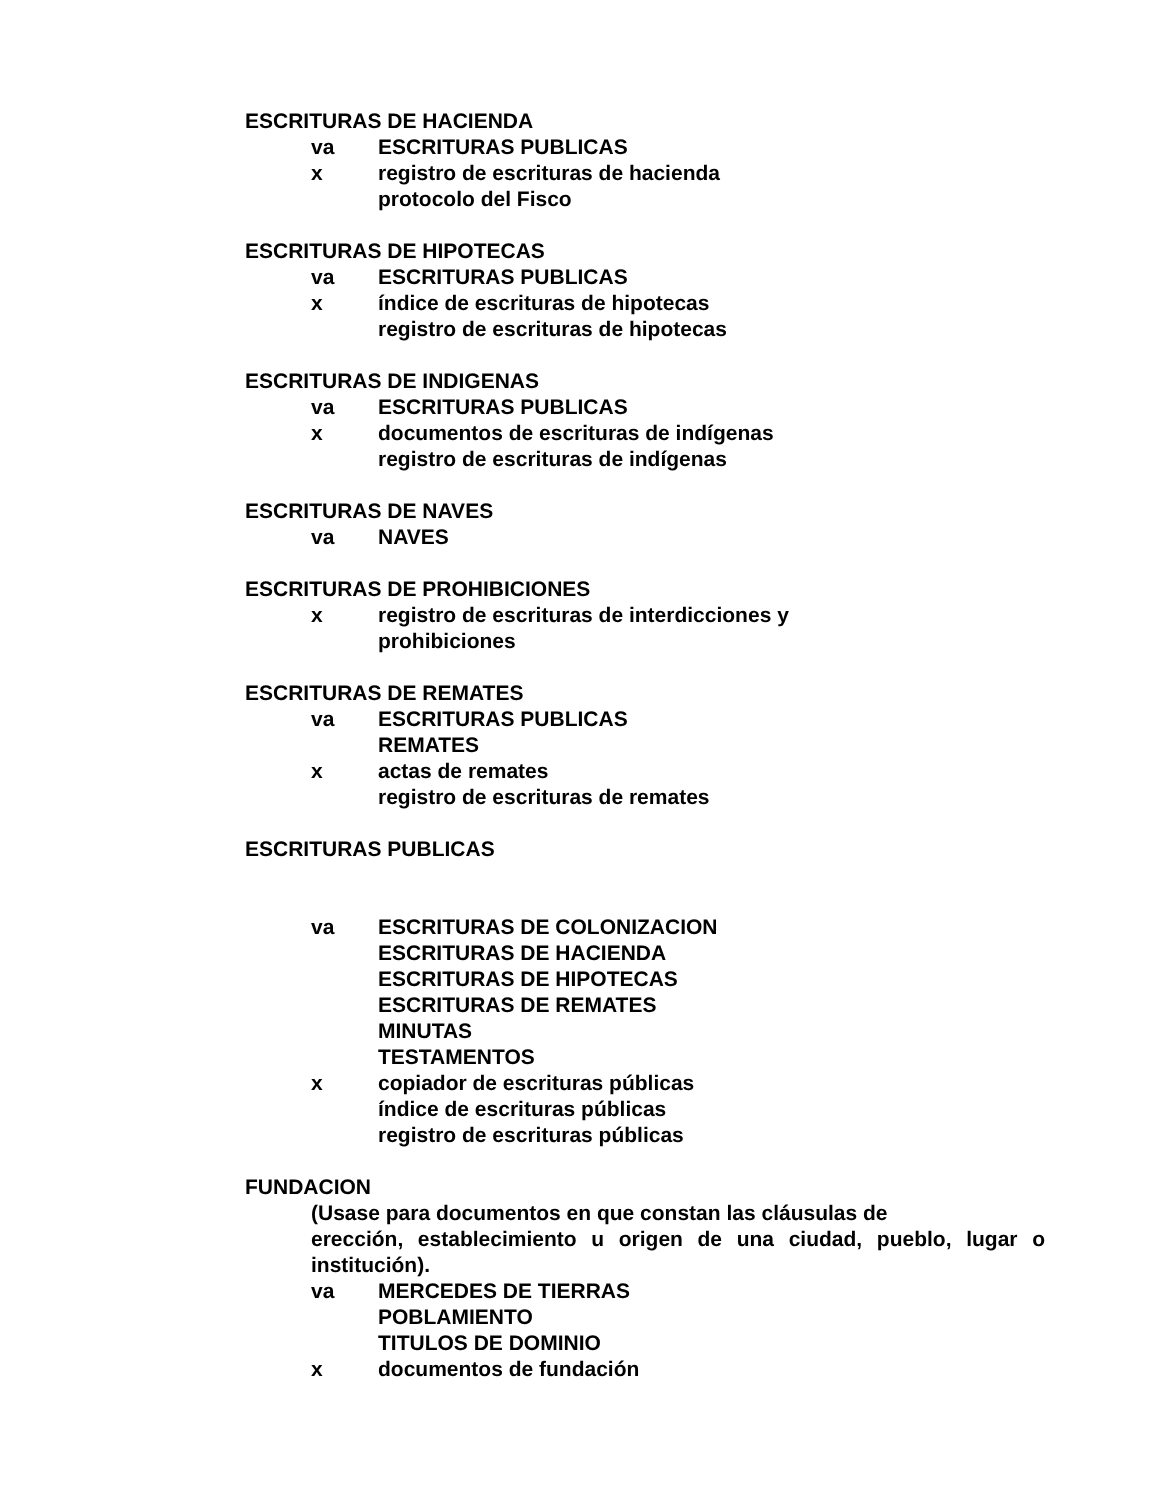ESCRITURAS DE HACIENDA
va ESCRITURAS PUBLICAS
x registro de escrituras de hacienda
protocolo del Fisco
ESCRITURAS DE HIPOTECAS
va ESCRITURAS PUBLICAS
x índice de escrituras de hipotecas
registro de escrituras de hipotecas
ESCRITURAS DE INDIGENAS
va ESCRITURAS PUBLICAS
x documentos de escrituras de indígenas
registro de escrituras de indígenas
ESCRITURAS DE NAVES
va NAVES
ESCRITURAS DE PROHIBICIONES
x registro de escrituras de interdicciones y
prohibiciones
ESCRITURAS DE REMATES
va ESCRITURAS PUBLICAS
REMATES
x actas de remates
registro de escrituras de remates
ESCRITURAS PUBLICAS
va ESCRITURAS DE COLONIZACION
ESCRITURAS DE HACIENDA
ESCRITURAS DE HIPOTECAS
ESCRITURAS DE REMATES
MINUTAS
TESTAMENTOS
x copiador de escrituras públicas
índice de escrituras públicas
registro de escrituras públicas
FUNDACION
(Usase para documentos en que constan las cláusulas de
erección, establecimiento u origen de una ciudad, pueblo, lugar o institución).
va MERCEDES DE TIERRAS
POBLAMIENTO
TITULOS DE DOMINIO
x documentos de fundación